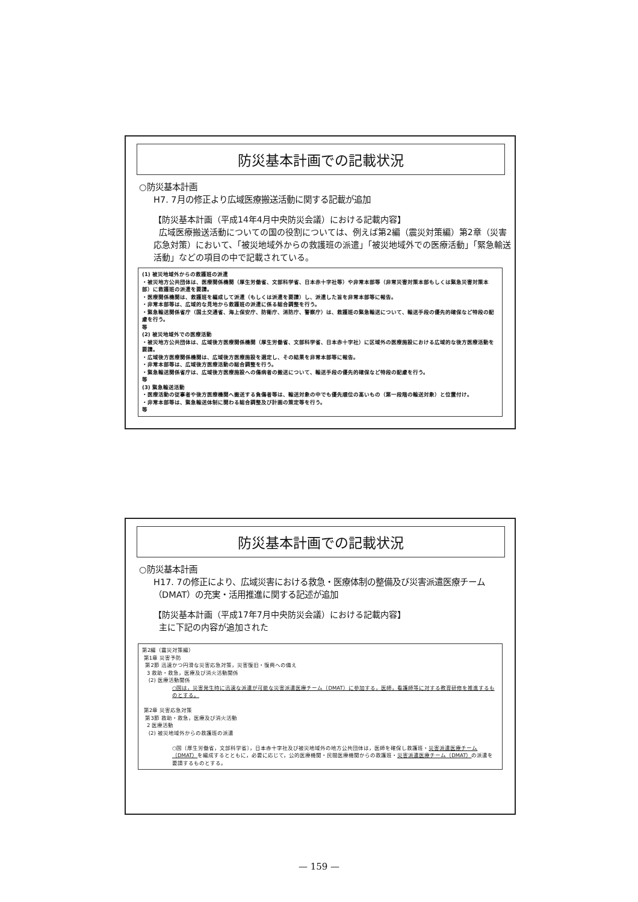防災基本計画での記載状況
○防災基本計画
H7. 7月の修正より広域医療搬送活動に関する記載が追加
【防災基本計画（平成14年4月中央防災会議）における記載内容】
広域医療搬送活動についての国の役割については、例えば第2編（震災対策編）第2章（災害応急対策）において、「被災地域外からの救護班の派遣」「被災地域外での医療活動」「緊急輸送活動」などの項目の中で記載されている。
(1) 被災地域外からの救護班の派遣
・被災地方公共団体は、医療関係機関（厚生労働省、文部科学省、日本赤十字社等）や非常本部等（非常災害対策本部もしくは緊急災害対策本部）に救護班の派遣を要請。
・医療関係機関は、救護班を編成して派遣（もしくは派遣を要請）し、派遣した旨を非常本部等に報告。
・非常本部等は、広域的な見地から救護班の派遣に係る総合調整を行う。
・緊急輸送関係省庁（国土交通省、海上保安庁、防衛庁、消防庁、警察庁）は、救護班の緊急輸送について、輸送手段の優先的確保など特段の配慮を行う。
等
(2) 被災地域外での医療活動
・被災地方公共団体は、広域後方医療関係機関（厚生労働省、文部科学省、日本赤十字社）に区域外の医療施設における広域的な後方医療活動を要請。
・広域後方医療関係機関は、広域後方医療施設を選定し、その結果を非常本部等に報告。
・非常本部等は、広域後方医療活動の総合調整を行う。
・緊急輸送関係省庁は、広域後方医療施設への傷病者の搬送について、輸送手段の優先的確保など特段の配慮を行う。
等
(3) 緊急輸送活動
・医療活動の従事者や後方医療機関へ搬送する負傷者等は、輸送対象の中でも優先順位の高いもの（第一段階の輸送対象）と位置付け。
・非常本部等は、緊急輸送体制に関わる総合調整及び計画の策定等を行う。
等
防災基本計画での記載状況
○防災基本計画
H17. 7の修正により、広域災害における救急・医療体制の整備及び災害派遣医療チーム（DMAT）の充実・活用推進に関する記述が追加
【防災基本計画（平成17年7月中央防災会議）における記載内容】
主に下記の内容が追加された
第2編（震災対策編）
第1章 災害予防
第2節 迅速かつ円滑な災害応急対策，災害復旧・復興への備え
3 救助・救急，医療及び消火活動関係
(2) 医療活動関係
○国は，災害発生時に迅速な派遣が可能な災害派遣医療チーム（DMAT）に参加する，医師，看護師等に対する教育研修を推進するものとする。
第2章 災害応急対策
第3節 救助・救急，医療及び消火活動
2 医療活動
(2) 被災地域外からの救護班の派遣
○国〔厚生労働省，文部科学省〕，日本赤十字社及び被災地域外の地方公共団体は，医師を確保し救護班・災害派遣医療チーム（DMAT）を編成するとともに，必要に応じて，公的医療機関・民間医療機関からの救護班・災害派遣医療チーム（DMAT）の派遣を要請するものとする。
— 159 —